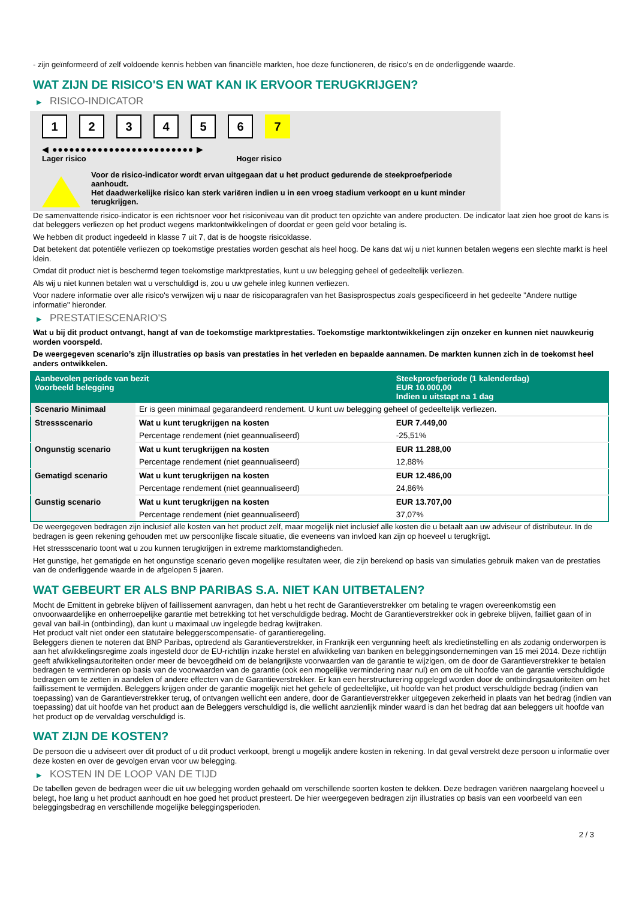- zijn geïnformeerd of zelf voldoende kennis hebben van financiële markten, hoe deze functioneren, de risico's en de onderliggende waarde.
WAT ZIJN DE RISICO'S EN WAT KAN IK ERVOOR TERUGKRIJGEN?
▶ RISICO-INDICATOR
1 2 3 4 5 6 7
◀ ●●●●●●●●●●●●●●●●●●●●●●●●● ▶
Lager risico Hoger risico
Voor de risico-indicator wordt ervan uitgegaan dat u het product gedurende de steekproefperiode aanhoudt.
Het daadwerkelijke risico kan sterk variëren indien u in een vroeg stadium verkoopt en u kunt minder terugkrijgen.
De samenvattende risico-indicator is een richtsnoer voor het risiconiveau van dit product ten opzichte van andere producten. De indicator laat zien hoe groot de kans is dat beleggers verliezen op het product wegens marktontwikkelingen of doordat er geen geld voor betaling is.
We hebben dit product ingedeeld in klasse 7 uit 7, dat is de hoogste risicoklasse.
Dat betekent dat potentiële verliezen op toekomstige prestaties worden geschat als heel hoog. De kans dat wij u niet kunnen betalen wegens een slechte markt is heel klein.
Omdat dit product niet is beschermd tegen toekomstige marktprestaties, kunt u uw belegging geheel of gedeeltelijk verliezen.
Als wij u niet kunnen betalen wat u verschuldigd is, zou u uw gehele inleg kunnen verliezen.
Voor nadere informatie over alle risico's verwijzen wij u naar de risicoparagrafen van het Basisprospectus zoals gespecificeerd in het gedeelte "Andere nuttige informatie" hieronder.
▶ PRESTATIESCENARIO'S
Wat u bij dit product ontvangt, hangt af van de toekomstige marktprestaties. Toekomstige marktontwikkelingen zijn onzeker en kunnen niet nauwkeurig worden voorspeld.
De weergegeven scenario’s zijn illustraties op basis van prestaties in het verleden en bepaalde aannamen. De markten kunnen zich in de toekomst heel anders ontwikkelen.
| Aanbevolen periode van bezit Voorbeeld belegging | | Steekproefperiode (1 kalenderdag) EUR 10.000,00 Indien u uitstapt na 1 dag |
| --- | --- | --- |
| Scenario Minimaal | Er is geen minimaal gegarandeerd rendement. U kunt uw belegging geheel of gedeeltelijk verliezen. | |
| Stressscenario | Wat u kunt terugkrijgen na kosten | EUR 7.449,00 |
| | Percentage rendement (niet geannualiseerd) | -25,51% |
| Ongunstig scenario | Wat u kunt terugkrijgen na kosten | EUR 11.288,00 |
| | Percentage rendement (niet geannualiseerd) | 12,88% |
| Gematigd scenario | Wat u kunt terugkrijgen na kosten | EUR 12.486,00 |
| | Percentage rendement (niet geannualiseerd) | 24,86% |
| Gunstig scenario | Wat u kunt terugkrijgen na kosten | EUR 13.707,00 |
| | Percentage rendement (niet geannualiseerd) | 37,07% |
De weergegeven bedragen zijn inclusief alle kosten van het product zelf, maar mogelijk niet inclusief alle kosten die u betaalt aan uw adviseur of distributeur. In de bedragen is geen rekening gehouden met uw persoonlijke fiscale situatie, die eveneens van invloed kan zijn op hoeveel u terugkrijgt.
Het stressscenario toont wat u zou kunnen terugkrijgen in extreme marktomstandigheden.
Het gunstige, het gematigde en het ongunstige scenario geven mogelijke resultaten weer, die zijn berekend op basis van simulaties gebruik maken van de prestaties van de onderliggende waarde in de afgelopen 5 jaaren.
WAT GEBEURT ER ALS BNP PARIBAS S.A. NIET KAN UITBETALEN?
Mocht de Emittent in gebreke blijven of faillissement aanvragen, dan hebt u het recht de Garantieverstrekker om betaling te vragen overeenkomstig een onvoorwaardelijke en onherroepelijke garantie met betrekking tot het verschuldigde bedrag. Mocht de Garantieverstrekker ook in gebreke blijven, failliet gaan of in geval van bail-in (ontbinding), dan kunt u maximaal uw ingelegde bedrag kwijtraken.
Het product valt niet onder een statutaire beleggerscompensatie- of garantieregeling.
Beleggers dienen te noteren dat BNP Paribas, optredend als Garantieverstrekker, in Frankrijk een vergunning heeft als kredietinstelling en als zodanig onderworpen is aan het afwikkelingsregime zoals ingesteld door de EU-richtlijn inzake herstel en afwikkeling van banken en beleggingsondernemingen van 15 mei 2014. Deze richtlijn geeft afwikkelingsautoriteiten onder meer de bevoegdheid om de belangrijkste voorwaarden van de garantie te wijzigen, om de door de Garantieverstrekker te betalen bedragen te verminderen op basis van de voorwaarden van de garantie (ook een mogelijke vermindering naar nul) en om de uit hoofde van de garantie verschuldigde bedragen om te zetten in aandelen of andere effecten van de Garantieverstrekker. Er kan een herstructurering opgelegd worden door de ontbindingsautoriteiten om het faillissement te vermijden. Beleggers krijgen onder de garantie mogelijk niet het gehele of gedeeltelijke, uit hoofde van het product verschuldigde bedrag (indien van toepassing) van de Garantieverstrekker terug, of ontvangen wellicht een andere, door de Garantieverstrekker uitgegeven zekerheid in plaats van het bedrag (indien van toepassing) dat uit hoofde van het product aan de Beleggers verschuldigd is, die wellicht aanzienlijk minder waard is dan het bedrag dat aan beleggers uit hoofde van het product op de vervaldag verschuldigd is.
WAT ZIJN DE KOSTEN?
De persoon die u adviseert over dit product of u dit product verkoopt, brengt u mogelijk andere kosten in rekening. In dat geval verstrekt deze persoon u informatie over deze kosten en over de gevolgen ervan voor uw belegging.
▶ KOSTEN IN DE LOOP VAN DE TIJD
De tabellen geven de bedragen weer die uit uw belegging worden gehaald om verschillende soorten kosten te dekken. Deze bedragen variëren naargelang hoeveel u belegt, hoe lang u het product aanhoudt en hoe goed het product presteert. De hier weergegeven bedragen zijn illustraties op basis van een voorbeeld van een beleggingsbedrag en verschillende mogelijke beleggingsperioden.
2 / 3